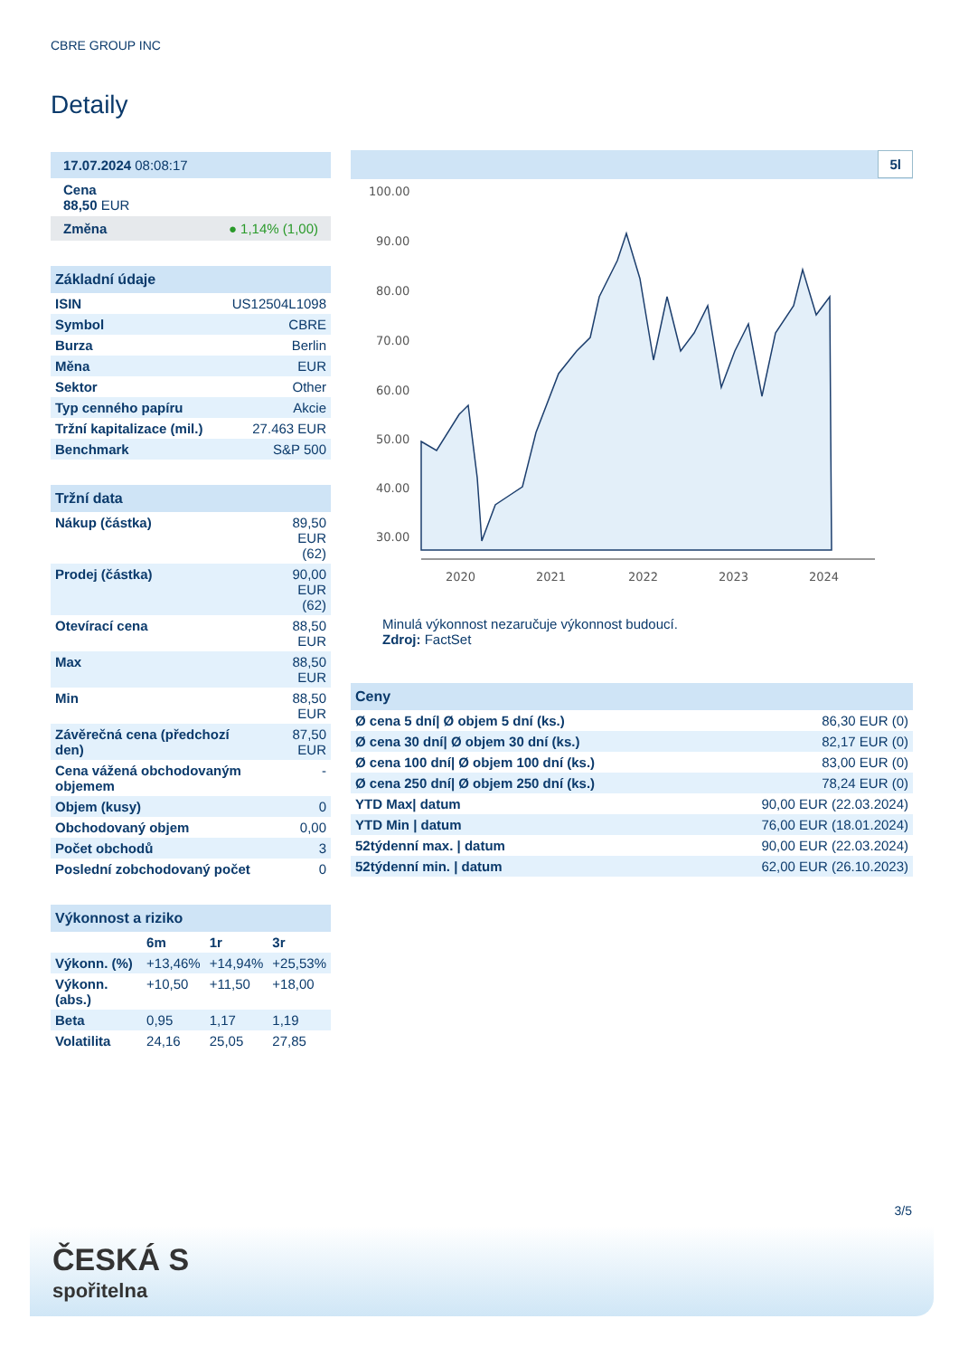CBRE GROUP INC
Detaily
17.07.2024 08:08:17
Cena
88,50 EUR
Změna ● 1,14% (1,00)
Základní údaje
| ISIN | US12504L1098 |
| Symbol | CBRE |
| Burza | Berlin |
| Měna | EUR |
| Sektor | Other |
| Typ cenného papíru | Akcie |
| Tržní kapitalizace (mil.) | 27.463 EUR |
| Benchmark | S&P 500 |
Tržní data
| Nákup (částka) | 89,50 EUR (62) |
| Prodej (částka) | 90,00 EUR (62) |
| Otevírací cena | 88,50 EUR |
| Max | 88,50 EUR |
| Min | 88,50 EUR |
| Závěrečná cena (předchozí den) | 87,50 EUR |
| Cena vážená obchodovaným objemem | - |
| Objem (kusy) | 0 |
| Obchodovaný objem | 0,00 |
| Počet obchodů | 3 |
| Poslední zobchodovaný počet | 0 |
Výkonnost a riziko
| | 6m | 1r | 3r |
| --- | --- | --- | --- |
| Výkonn. (%) | +13,46% | +14,94% | +25,53% |
| Výkonn. (abs.) | +10,50 | +11,50 | +18,00 |
| Beta | 0,95 | 1,17 | 1,19 |
| Volatilita | 24,16 | 25,05 | 27,85 |
5l
100.00
90.00
80.00
70.00
60.00
50.00
40.00
30.00
2020
2021
2022
2023
2024
Minulá výkonnost nezaručuje výkonnost budoucí.
Zdroj: FactSet
Ceny
| Ø cena 5 dní/ Ø objem 5 dní (ks.) | 86,30 EUR (0) |
| Ø cena 30 dní/ Ø objem 30 dní (ks.) | 82,17 EUR (0) |
| Ø cena 100 dní/ Ø objem 100 dní (ks.) | 83,00 EUR (0) |
| Ø cena 250 dní/ Ø objem 250 dní (ks.) | 78,24 EUR (0) |
| YTD Max/ datum | 90,00 EUR (22.03.2024) |
| YTD Min / datum | 76,00 EUR (18.01.2024) |
| 52týdenní max. / datum | 90,00 EUR (22.03.2024) |
| 52týdenní min. / datum | 62,00 EUR (26.10.2023) |
3/5
ČESKÁ S
spořitelna